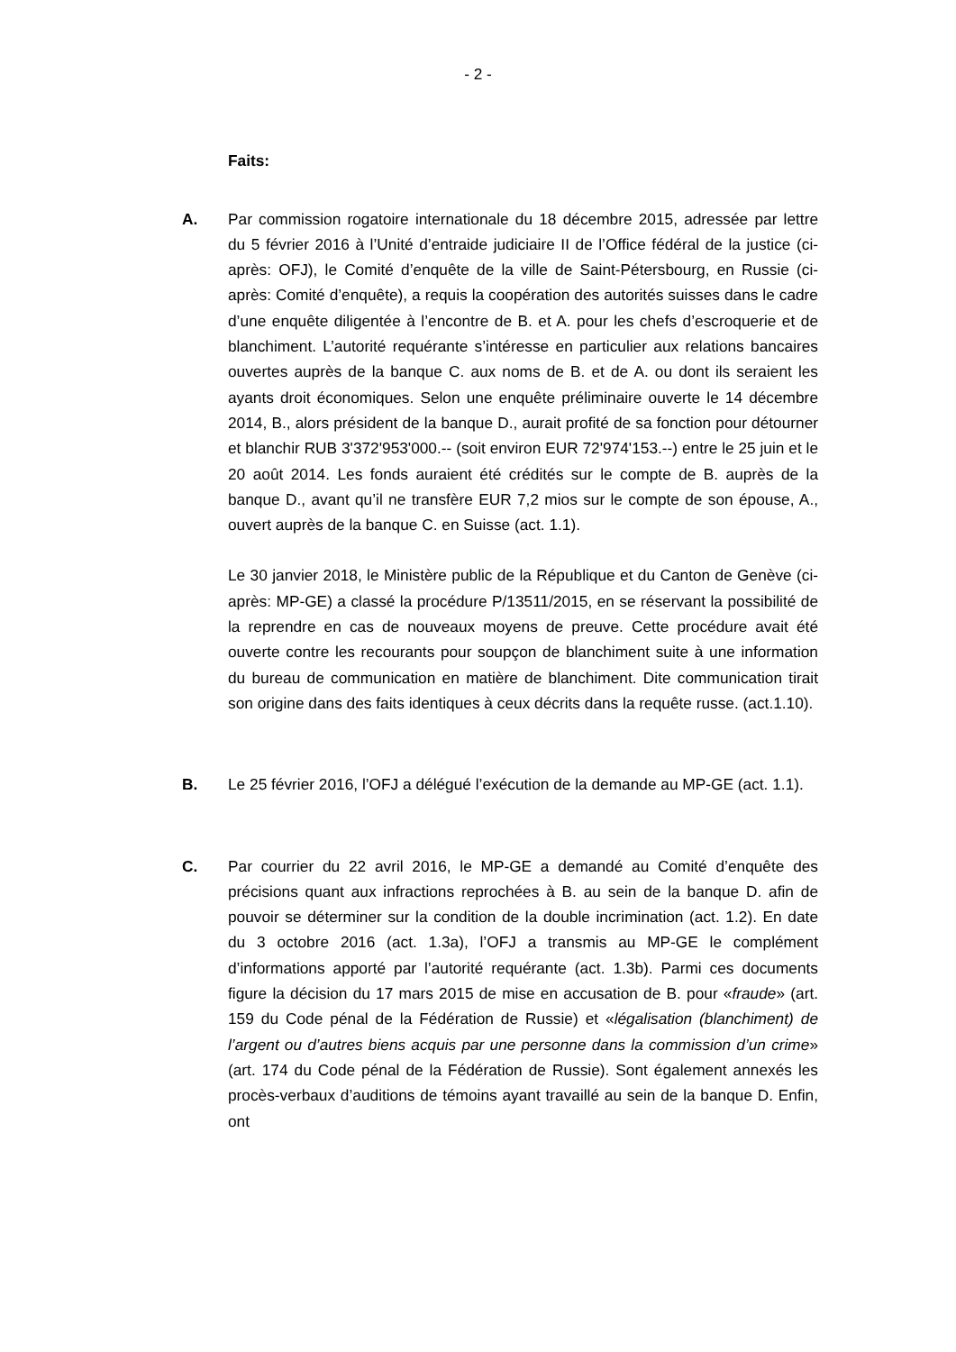- 2 -
Faits:
A. Par commission rogatoire internationale du 18 décembre 2015, adressée par lettre du 5 février 2016 à l’Unité d’entraide judiciaire II de l’Office fédéral de la justice (ci-après: OFJ), le Comité d’enquête de la ville de Saint-Pétersbourg, en Russie (ci-après: Comité d’enquête), a requis la coopération des autorités suisses dans le cadre d’une enquête diligentée à l’encontre de B. et A. pour les chefs d’escroquerie et de blanchiment. L’autorité requérante s’intéresse en particulier aux relations bancaires ouvertes auprès de la banque C. aux noms de B. et de A. ou dont ils seraient les ayants droit économiques. Selon une enquête préliminaire ouverte le 14 décembre 2014, B., alors président de la banque D., aurait profité de sa fonction pour détourner et blanchir RUB 3'372'953'000.-- (soit environ EUR 72'974'153.--) entre le 25 juin et le 20 août 2014. Les fonds auraient été crédités sur le compte de B. auprès de la banque D., avant qu’il ne transfère EUR 7,2 mios sur le compte de son épouse, A., ouvert auprès de la banque C. en Suisse (act. 1.1).
Le 30 janvier 2018, le Ministère public de la République et du Canton de Genève (ci-après: MP-GE) a classé la procédure P/13511/2015, en se réservant la possibilité de la reprendre en cas de nouveaux moyens de preuve. Cette procédure avait été ouverte contre les recourants pour soupçon de blanchiment suite à une information du bureau de communication en matière de blanchiment. Dite communication tirait son origine dans des faits identiques à ceux décrits dans la requête russe. (act.1.10).
B. Le 25 février 2016, l’OFJ a délégué l’exécution de la demande au MP-GE (act. 1.1).
C. Par courrier du 22 avril 2016, le MP-GE a demandé au Comité d’enquête des précisions quant aux infractions reprochées à B. au sein de la banque D. afin de pouvoir se déterminer sur la condition de la double incrimination (act. 1.2). En date du 3 octobre 2016 (act. 1.3a), l’OFJ a transmis au MP-GE le complément d’informations apporté par l’autorité requérante (act. 1.3b). Parmi ces documents figure la décision du 17 mars 2015 de mise en accusation de B. pour «fraude» (art. 159 du Code pénal de la Fédération de Russie) et «légalisation (blanchiment) de l’argent ou d’autres biens acquis par une personne dans la commission d’un crime» (art. 174 du Code pénal de la Fédération de Russie). Sont également annexés les procès-verbaux d’auditions de témoins ayant travaillé au sein de la banque D. Enfin, ont